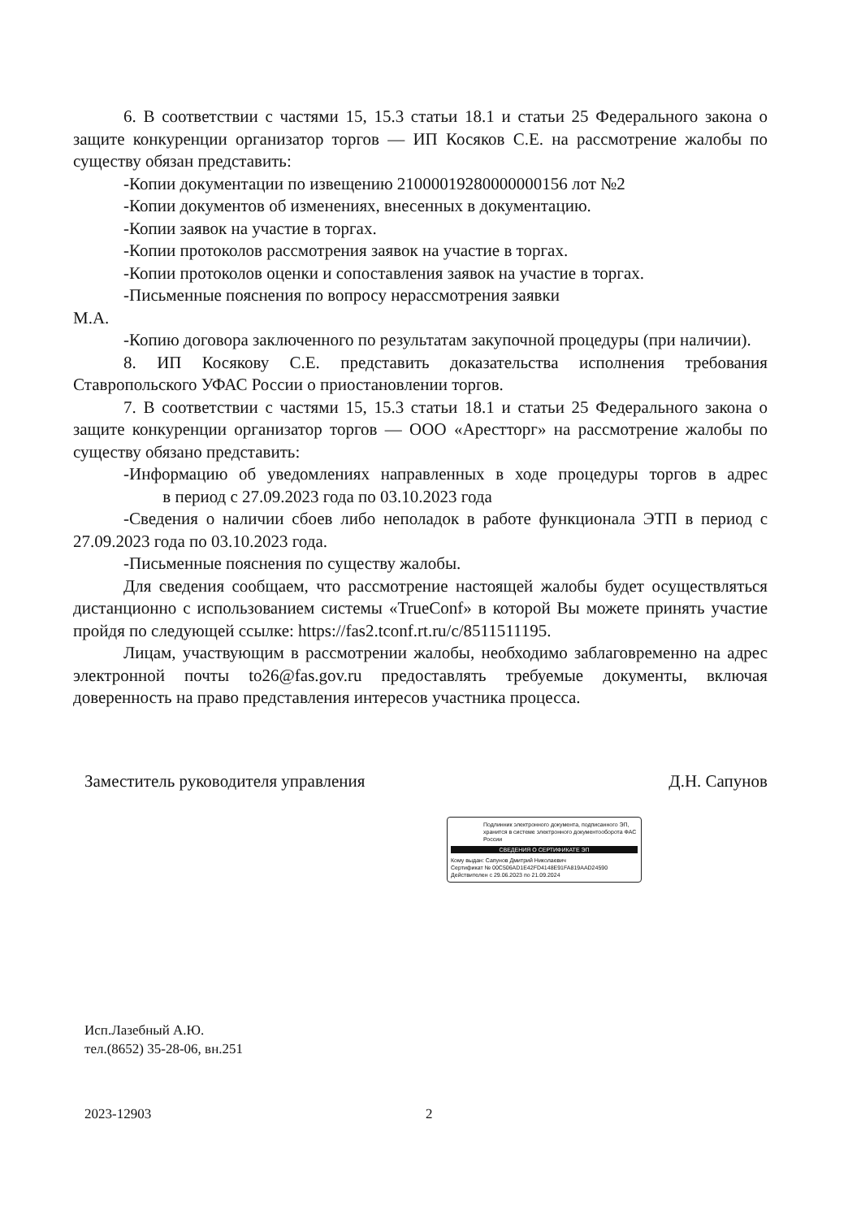6. В соответствии с частями 15, 15.3 статьи 18.1 и статьи 25 Федерального закона о защите конкуренции организатор торгов — ИП Косяков С.Е. на рассмотрение жалобы по существу обязан представить:
-Копии документации по извещению 21000019280000000156 лот №2
-Копии документов об изменениях, внесенных в документацию.
-Копии заявок на участие в торгах.
-Копии протоколов рассмотрения заявок на участие в торгах.
-Копии протоколов оценки и сопоставления заявок на участие в торгах.
-Письменные пояснения по вопросу нерассмотрения заявки
М.А.
-Копию договора заключенного по результатам закупочной процедуры (при наличии).
8. ИП Косякову С.Е. представить доказательства исполнения требования Ставропольского УФАС России о приостановлении торгов.
7. В соответствии с частями 15, 15.3 статьи 18.1 и статьи 25 Федерального закона о защите конкуренции организатор торгов — ООО «Арестторг» на рассмотрение жалобы по существу обязано представить:
-Информацию об уведомлениях направленных в ходе процедуры торгов в адрес в период с 27.09.2023 года по 03.10.2023 года
-Сведения о наличии сбоев либо неполадок в работе функционала ЭТП в период с 27.09.2023 года по 03.10.2023 года.
-Письменные пояснения по существу жалобы.
Для сведения сообщаем, что рассмотрение настоящей жалобы будет осуществляться дистанционно с использованием системы «TrueConf» в которой Вы можете принять участие пройдя по следующей ссылке: https://fas2.tconf.rt.ru/c/8511511195.
Лицам, участвующим в рассмотрении жалобы, необходимо заблаговременно на адрес электронной почты to26@fas.gov.ru предоставлять требуемые документы, включая доверенность на право представления интересов участника процесса.
Заместитель руководителя управления Д.Н. Сапунов
Подлинник электронного документа, подписанного ЭП, хранится в системе электронного документооборота ФАС России
СВЕДЕНИЯ О СЕРТИФИКАТЕ ЭП
Кому выдан: Сапунов Дмитрий Николаевич
Сертификат № 00C506AD1E42FD4148E91FA819AAD24590
Действителен с 29.06.2023 по 21.09.2024
Исп.Лазебный А.Ю.
тел.(8652) 35-28-06, вн.251
2023-12903 2